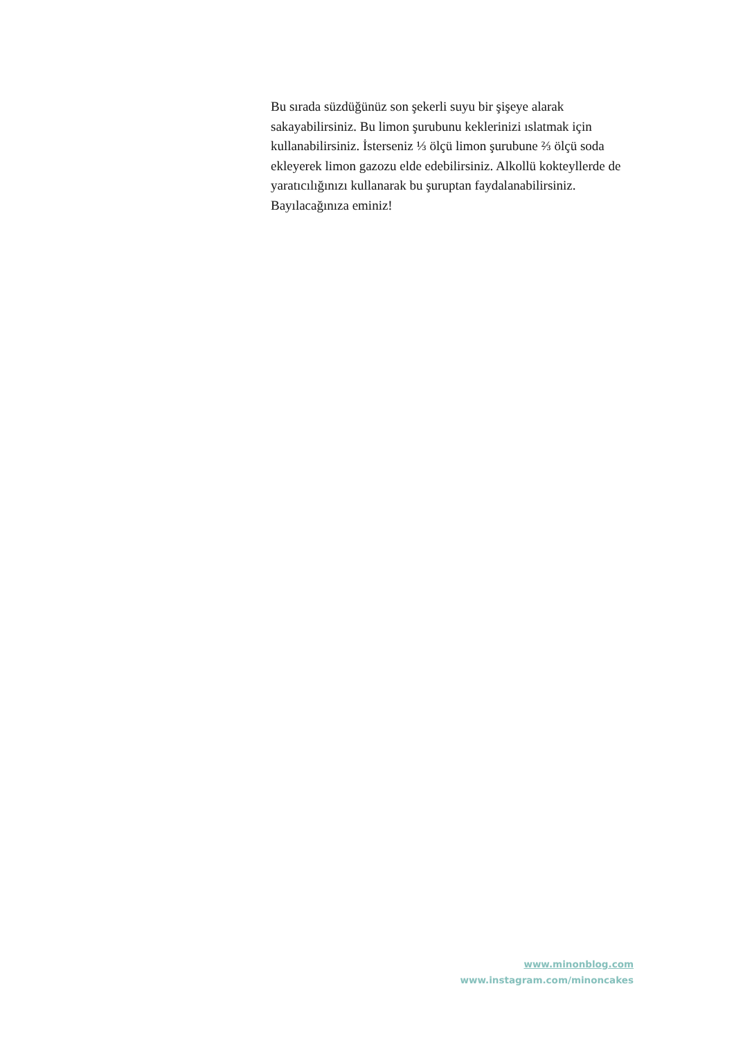Bu sırada süzdüğünüz son şekerli suyu bir şişeye alarak sakayabilirsiniz. Bu limon şurubunu keklerinizi ıslatmak için kullanabilirsiniz. İsterseniz ⅓ ölçü limon şurubune ⅔ ölçü soda ekleyerek limon gazozu elde edebilirsiniz. Alkollü kokteyllerde de yaratıcılığınızı kullanarak bu şuruptan faydalanabilirsiniz. Bayılacağınıza eminiz!
www.minonblog.com
www.instagram.com/minoncakes